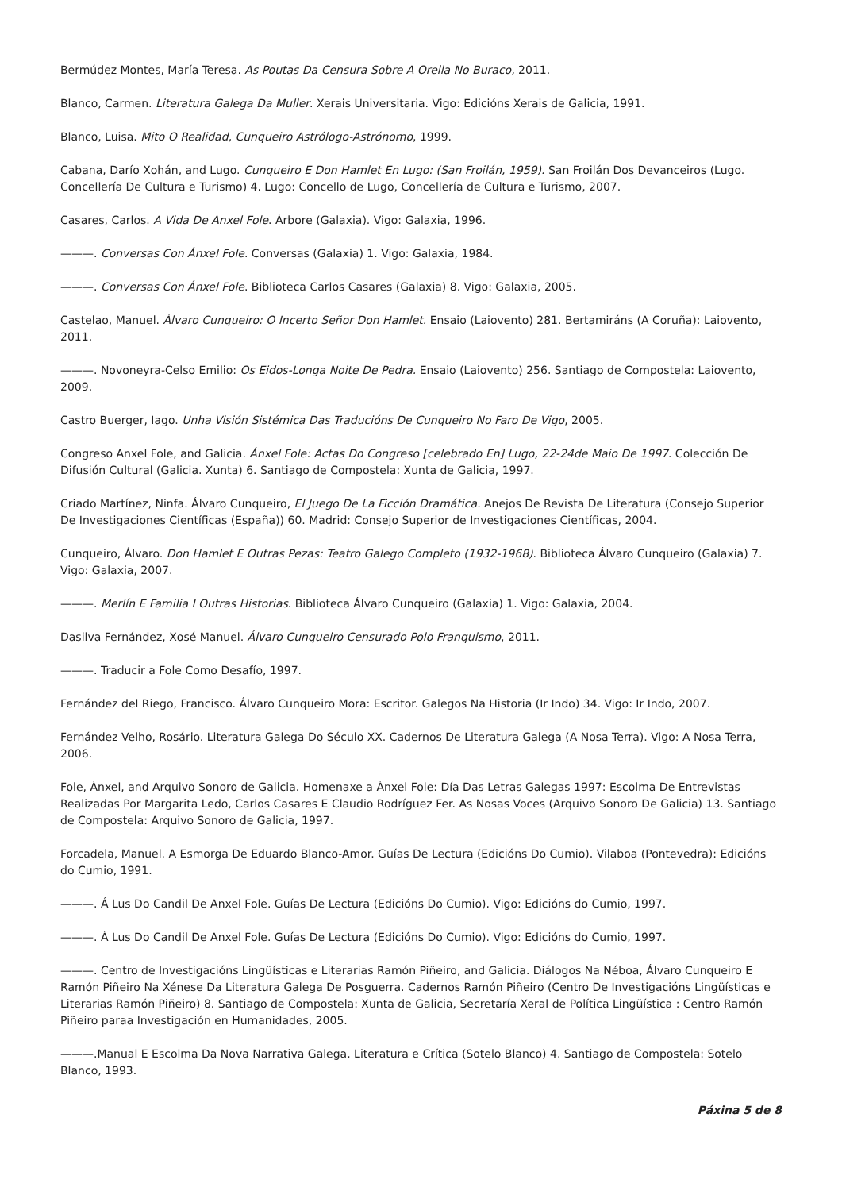Bermúdez Montes, María Teresa. As Poutas Da Censura Sobre A Orella No Buraco, 2011.
Blanco, Carmen. Literatura Galega Da Muller. Xerais Universitaria. Vigo: Edicións Xerais de Galicia, 1991.
Blanco, Luisa. Mito O Realidad, Cunqueiro Astrólogo-Astrónomo, 1999.
Cabana, Darío Xohán, and Lugo. Cunqueiro E Don Hamlet En Lugo: (San Froilán, 1959). San Froilán Dos Devanceiros (Lugo. Concellería De Cultura e Turismo) 4. Lugo: Concello de Lugo, Concellería de Cultura e Turismo, 2007.
Casares, Carlos. A Vida De Anxel Fole. Árbore (Galaxia). Vigo: Galaxia, 1996.
———. Conversas Con Ánxel Fole. Conversas (Galaxia) 1. Vigo: Galaxia, 1984.
———. Conversas Con Ánxel Fole. Biblioteca Carlos Casares (Galaxia) 8. Vigo: Galaxia, 2005.
Castelao, Manuel. Álvaro Cunqueiro: O Incerto Señor Don Hamlet. Ensaio (Laiovento) 281. Bertamiráns (A Coruña): Laiovento, 2011.
———. Novoneyra-Celso Emilio: Os Eidos-Longa Noite De Pedra. Ensaio (Laiovento) 256. Santiago de Compostela: Laiovento, 2009.
Castro Buerger, Iago. Unha Visión Sistémica Das Traducións De Cunqueiro No Faro De Vigo, 2005.
Congreso Anxel Fole, and Galicia. Ánxel Fole: Actas Do Congreso [celebrado En] Lugo, 22-24de Maio De 1997. Colección De Difusión Cultural (Galicia. Xunta) 6. Santiago de Compostela: Xunta de Galicia, 1997.
Criado Martínez, Ninfa. Álvaro Cunqueiro, El Juego De La Ficción Dramática. Anejos De Revista De Literatura (Consejo Superior De Investigaciones Científicas (España)) 60. Madrid: Consejo Superior de Investigaciones Científicas, 2004.
Cunqueiro, Álvaro. Don Hamlet E Outras Pezas: Teatro Galego Completo (1932-1968). Biblioteca Álvaro Cunqueiro (Galaxia) 7. Vigo: Galaxia, 2007.
———. Merlín E Familia I Outras Historias. Biblioteca Álvaro Cunqueiro (Galaxia) 1. Vigo: Galaxia, 2004.
Dasilva Fernández, Xosé Manuel. Álvaro Cunqueiro Censurado Polo Franquismo, 2011.
———. Traducir a Fole Como Desafío, 1997.
Fernández del Riego, Francisco. Álvaro Cunqueiro Mora: Escritor. Galegos Na Historia (Ir Indo) 34. Vigo: Ir Indo, 2007.
Fernández Velho, Rosário. Literatura Galega Do Século XX. Cadernos De Literatura Galega (A Nosa Terra). Vigo: A Nosa Terra, 2006.
Fole, Ánxel, and Arquivo Sonoro de Galicia. Homenaxe a Ánxel Fole: Día Das Letras Galegas 1997: Escolma De Entrevistas Realizadas Por Margarita Ledo, Carlos Casares E Claudio Rodríguez Fer. As Nosas Voces (Arquivo Sonoro De Galicia) 13. Santiago de Compostela: Arquivo Sonoro de Galicia, 1997.
Forcadela, Manuel. A Esmorga De Eduardo Blanco-Amor. Guías De Lectura (Edicións Do Cumio). Vilaboa (Pontevedra): Edicións do Cumio, 1991.
———. Á Lus Do Candil De Anxel Fole. Guías De Lectura (Edicións Do Cumio). Vigo: Edicións do Cumio, 1997.
———. Á Lus Do Candil De Anxel Fole. Guías De Lectura (Edicións Do Cumio). Vigo: Edicións do Cumio, 1997.
———. Centro de Investigacións Lingüísticas e Literarias Ramón Piñeiro, and Galicia. Diálogos Na Néboa, Álvaro Cunqueiro E Ramón Piñeiro Na Xénese Da Literatura Galega De Posguerra. Cadernos Ramón Piñeiro (Centro De Investigacións Lingüísticas e Literarias Ramón Piñeiro) 8. Santiago de Compostela: Xunta de Galicia, Secretaría Xeral de Política Lingüística : Centro Ramón Piñeiro paraa Investigación en Humanidades, 2005.
———.Manual E Escolma Da Nova Narrativa Galega. Literatura e Crítica (Sotelo Blanco) 4. Santiago de Compostela: Sotelo Blanco, 1993.
Páxina 5 de 8